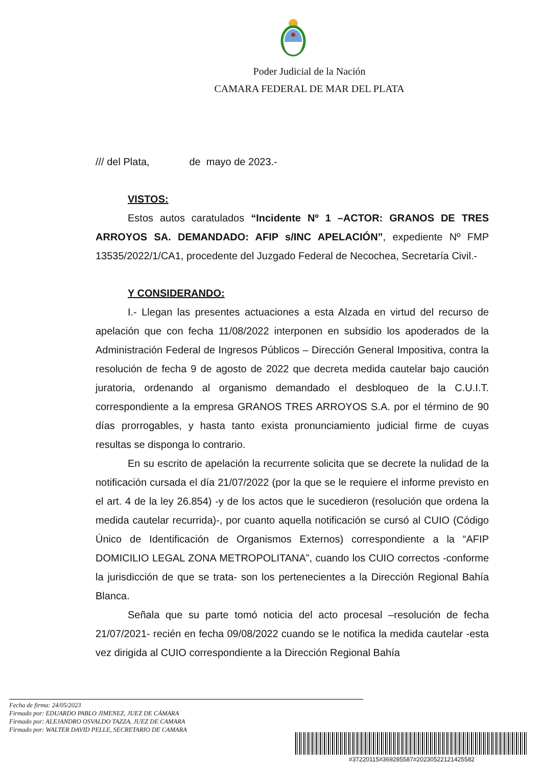Poder Judicial de la Nación
CAMARA FEDERAL DE MAR DEL PLATA
/// del Plata, de mayo de 2023.-
VISTOS:
Estos autos caratulados “Incidente Nº 1 –ACTOR: GRANOS DE TRES ARROYOS SA. DEMANDADO: AFIP s/INC APELACIÓN”, expediente Nº FMP 13535/2022/1/CA1, procedente del Juzgado Federal de Necochea, Secretaría Civil.-
Y CONSIDERANDO:
I.- Llegan las presentes actuaciones a esta Alzada en virtud del recurso de apelación que con fecha 11/08/2022 interponen en subsidio los apoderados de la Administración Federal de Ingresos Públicos – Dirección General Impositiva, contra la resolución de fecha 9 de agosto de 2022 que decreta medida cautelar bajo caución juratoria, ordenando al organismo demandado el desbloqueo de la C.U.I.T. correspondiente a la empresa GRANOS TRES ARROYOS S.A. por el término de 90 días prorrogables, y hasta tanto exista pronunciamiento judicial firme de cuyas resultas se disponga lo contrario.
En su escrito de apelación la recurrente solicita que se decrete la nulidad de la notificación cursada el día 21/07/2022 (por la que se le requiere el informe previsto en el art. 4 de la ley 26.854) -y de los actos que le sucedieron (resolución que ordena la medida cautelar recurrida)-, por cuanto aquella notificación se cursó al CUIO (Código Único de Identificación de Organismos Externos) correspondiente a la “AFIP DOMICILIO LEGAL ZONA METROPOLITANA”, cuando los CUIO correctos -conforme la jurisdicción de que se trata- son los pertenecientes a la Dirección Regional Bahía Blanca.
Señala que su parte tomó noticia del acto procesal –resolución de fecha 21/07/2021- recién en fecha 09/08/2022 cuando se le notifica la medida cautelar -esta vez dirigida al CUIO correspondiente a la Dirección Regional Bahía
Fecha de firma: 24/05/2023
Firmado por: EDUARDO PABLO JIMENEZ, JUEZ DE CÁMARA
Firmado por: ALEJANDRO OSVALDO TAZZA, JUEZ DE CAMARA
Firmado por: WALTER DAVID PELLE, SECRETARIO DE CAMARA
#37220115#369285587#20230522121425582